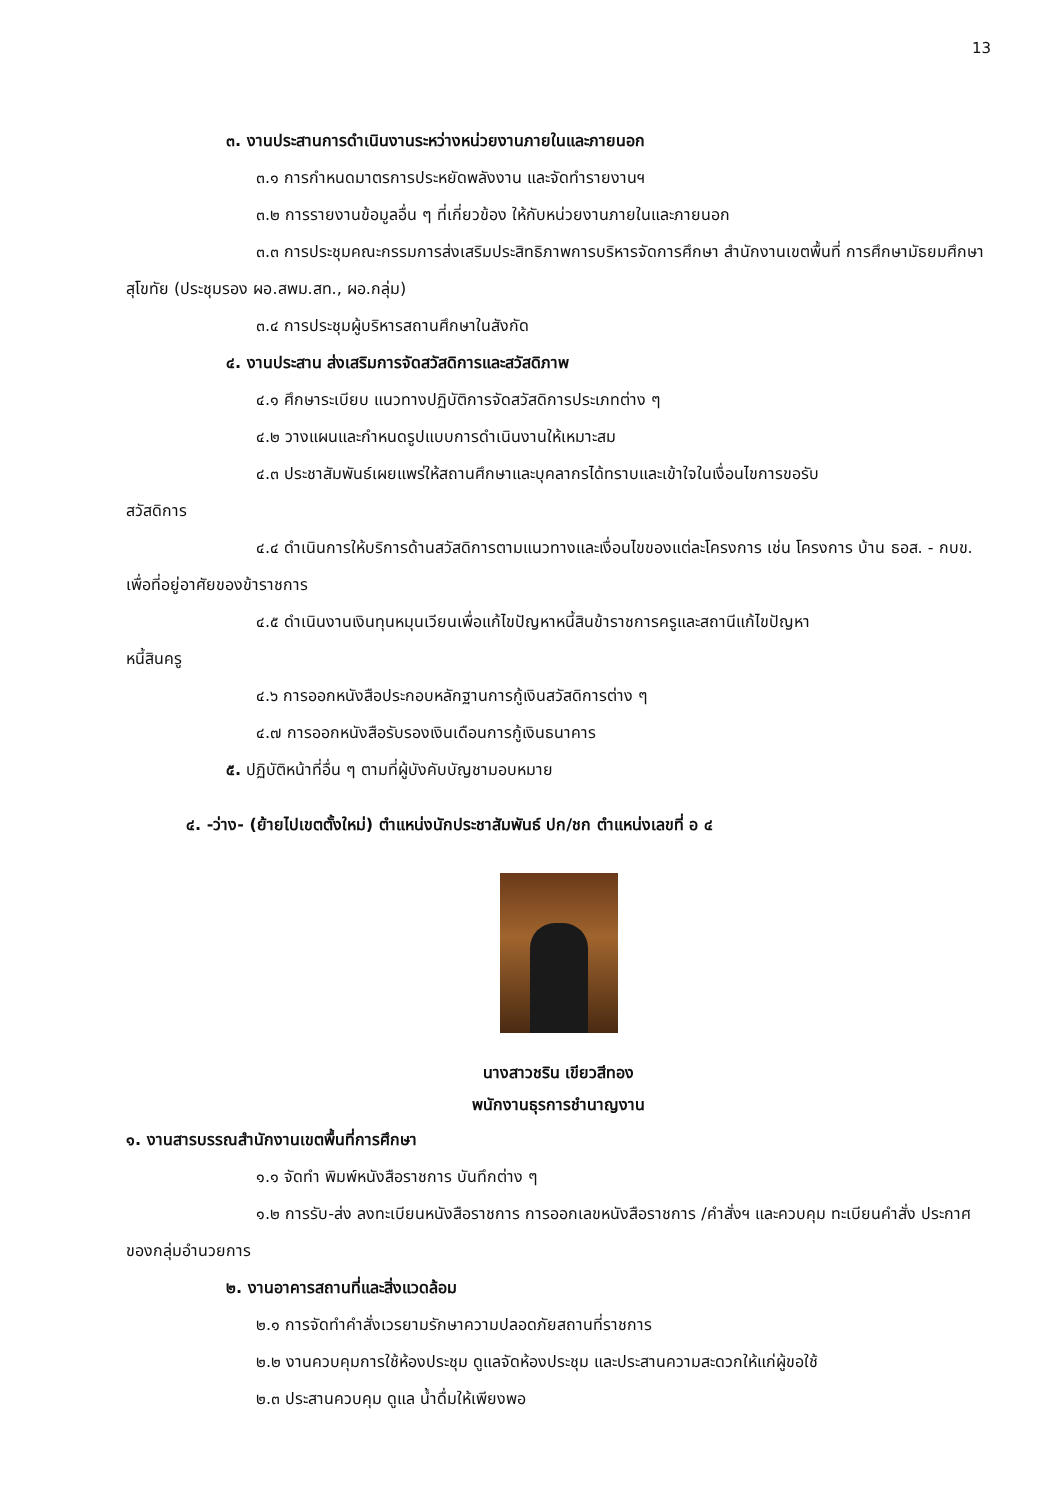13
๓. งานประสานการดำเนินงานระหว่างหน่วยงานภายในและภายนอก
๓.๑ การกำหนดมาตรการประหยัดพลังงาน และจัดทำรายงานฯ
๓.๒ การรายงานข้อมูลอื่น ๆ ที่เกี่ยวข้อง ให้กับหน่วยงานภายในและภายนอก
๓.๓ การประชุมคณะกรรมการส่งเสริมประสิทธิภาพการบริหารจัดการศึกษา สำนักงานเขตพื้นที่ การศึกษามัธยมศึกษาสุโขทัย (ประชุมรอง ผอ.สพม.สท., ผอ.กลุ่ม)
๓.๔ การประชุมผู้บริหารสถานศึกษาในสังกัด
๔. งานประสาน ส่งเสริมการจัดสวัสดิการและสวัสดิภาพ
๔.๑ ศึกษาระเบียบ แนวทางปฏิบัติการจัดสวัสดิการประเภทต่าง ๆ
๔.๒ วางแผนและกำหนดรูปแบบการดำเนินงานให้เหมาะสม
๔.๓ ประชาสัมพันธ์เผยแพร่ให้สถานศึกษาและบุคลากรได้ทราบและเข้าใจในเงื่อนไขการขอรับ
สวัสดิการ
๔.๔ ดำเนินการให้บริการด้านสวัสดิการตามแนวทางและเงื่อนไขของแต่ละโครงการ เช่น โครงการ บ้าน ธอส. - กบข. เพื่อที่อยู่อาศัยของข้าราชการ
๔.๕ ดำเนินงานเงินทุนหมุนเวียนเพื่อแก้ไขปัญหาหนี้สินข้าราชการครูและสถานีแก้ไขปัญหา
หนี้สินครู
๔.๖ การออกหนังสือประกอบหลักฐานการกู้เงินสวัสดิการต่าง ๆ
๔.๗ การออกหนังสือรับรองเงินเดือนการกู้เงินธนาคาร
๕. ปฏิบัติหน้าที่อื่น ๆ ตามที่ผู้บังคับบัญชามอบหมาย
๔. -ว่าง- (ย้ายไปเขตตั้งใหม่) ตำแหน่งนักประชาสัมพันธ์ ปก/ชก ตำแหน่งเลขที่ อ ๔
นางสาวชริน เขียวสีทอง
พนักงานธุรการชำนาญงาน
๑. งานสารบรรณสำนักงานเขตพื้นที่การศึกษา
๑.๑ จัดทำ พิมพ์หนังสือราชการ บันทึกต่าง ๆ
๑.๒ การรับ-ส่ง ลงทะเบียนหนังสือราชการ การออกเลขหนังสือราชการ /คำสั่งฯ และควบคุม ทะเบียนคำสั่ง ประกาศ ของกลุ่มอำนวยการ
๒. งานอาคารสถานที่และสิ่งแวดล้อม
๒.๑ การจัดทำคำสั่งเวรยามรักษาความปลอดภัยสถานที่ราชการ
๒.๒ งานควบคุมการใช้ห้องประชุม ดูแลจัดห้องประชุม และประสานความสะดวกให้แก่ผู้ขอใช้
๒.๓ ประสานควบคุม ดูแล น้ำดื่มให้เพียงพอ